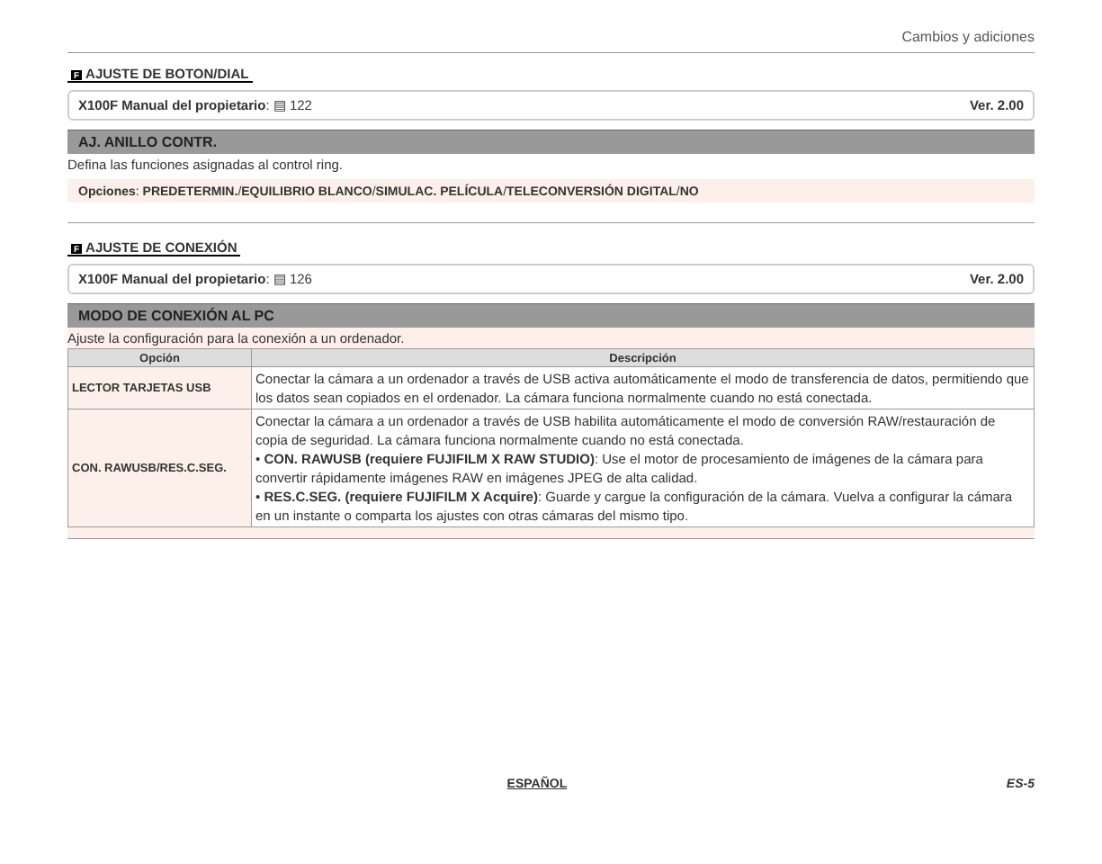Cambios y adiciones
F AJUSTE DE BOTON/DIAL
X100F Manual del propietario: ▤ 122 Ver. 2.00
AJ. ANILLO CONTR.
Defina las funciones asignadas al control ring.
Opciones: PREDETERMIN./EQUILIBRIO BLANCO/SIMULAC. PELÍCULA/TELECONVERSIÓN DIGITAL/NO
F AJUSTE DE CONEXIÓN
X100F Manual del propietario: ▤ 126 Ver. 2.00
MODO DE CONEXIÓN AL PC
Ajuste la configuración para la conexión a un ordenador.
| Opción | Descripción |
| --- | --- |
| LECTOR TARJETAS USB | Conectar la cámara a un ordenador a través de USB activa automáticamente el modo de transferencia de datos, permitiendo que los datos sean copiados en el ordenador. La cámara funciona normalmente cuando no está conectada. |
| CON. RAWUSB/RES.C.SEG. | Conectar la cámara a un ordenador a través de USB habilita automáticamente el modo de conversión RAW/restauración de copia de seguridad. La cámara funciona normalmente cuando no está conectada. • CON. RAWUSB (requiere FUJIFILM X RAW STUDIO) : Use el motor de procesamiento de imágenes de la cámara para convertir rápidamente imágenes RAW en imágenes JPEG de alta calidad. • RES.C.SEG. (requiere FUJIFILM X Acquire) : Guarde y cargue la configuración de la cámara. Vuelva a configurar la cámara en un instante o comparta los ajustes con otras cámaras del mismo tipo. |
ESPAÑOL ES-5